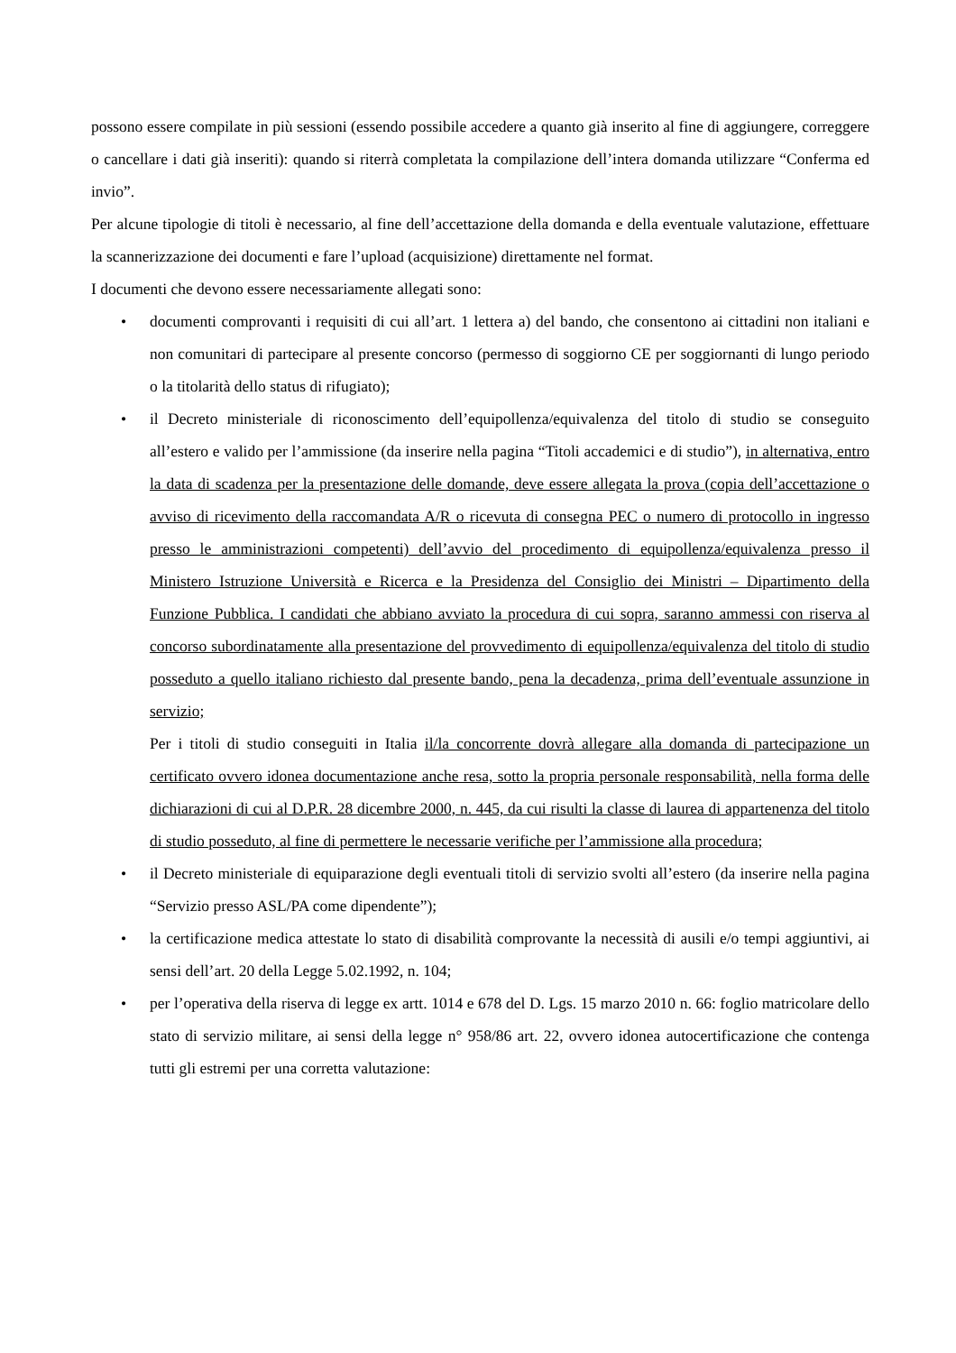possono essere compilate in più sessioni (essendo possibile accedere a quanto già inserito al fine di aggiungere, correggere o cancellare i dati già inseriti): quando si riterrà completata la compilazione dell’intera domanda utilizzare “Conferma ed invio”.
Per alcune tipologie di titoli è necessario, al fine dell’accettazione della domanda e della eventuale valutazione, effettuare la scannerizzazione dei documenti e fare l’upload (acquisizione) direttamente nel format.
I documenti che devono essere necessariamente allegati sono:
• documenti comprovanti i requisiti di cui all’art. 1 lettera a) del bando, che consentono ai cittadini non italiani e non comunitari di partecipare al presente concorso (permesso di soggiorno CE per soggiornanti di lungo periodo o la titolarità dello status di rifugiato);
• il Decreto ministeriale di riconoscimento dell’equipollenza/equivalenza del titolo di studio se conseguito all’estero e valido per l’ammissione (da inserire nella pagina “Titoli accademici e di studio”), in alternativa, entro la data di scadenza per la presentazione delle domande, deve essere allegata la prova (copia dell’accettazione o avviso di ricevimento della raccomandata A/R o ricevuta di consegna PEC o numero di protocollo in ingresso presso le amministrazioni competenti) dell’avvio del procedimento di equipollenza/equivalenza presso il Ministero Istruzione Università e Ricerca e la Presidenza del Consiglio dei Ministri – Dipartimento della Funzione Pubblica. I candidati che abbiano avviato la procedura di cui sopra, saranno ammessi con riserva al concorso subordinatamente alla presentazione del provvedimento di equipollenza/equivalenza del titolo di studio posseduto a quello italiano richiesto dal presente bando, pena la decadenza, prima dell’eventuale assunzione in servizio;
Per i titoli di studio conseguiti in Italia il/la concorrente dovrà allegare alla domanda di partecipazione un certificato ovvero idonea documentazione anche resa, sotto la propria personale responsabilità, nella forma delle dichiarazioni di cui al D.P.R. 28 dicembre 2000, n. 445, da cui risulti la classe di laurea di appartenenza del titolo di studio posseduto, al fine di permettere le necessarie verifiche per l’ammissione alla procedura;
• il Decreto ministeriale di equiparazione degli eventuali titoli di servizio svolti all’estero (da inserire nella pagina “Servizio presso ASL/PA come dipendente”);
• la certificazione medica attestate lo stato di disabilità comprovante la necessità di ausili e/o tempi aggiuntivi, ai sensi dell’art. 20 della Legge 5.02.1992, n. 104;
• per l’operativa della riserva di legge ex artt. 1014 e 678 del D. Lgs. 15 marzo 2010 n. 66: foglio matricolare dello stato di servizio militare, ai sensi della legge n° 958/86 art. 22, ovvero idonea autocertificazione che contenga tutti gli estremi per una corretta valutazione: